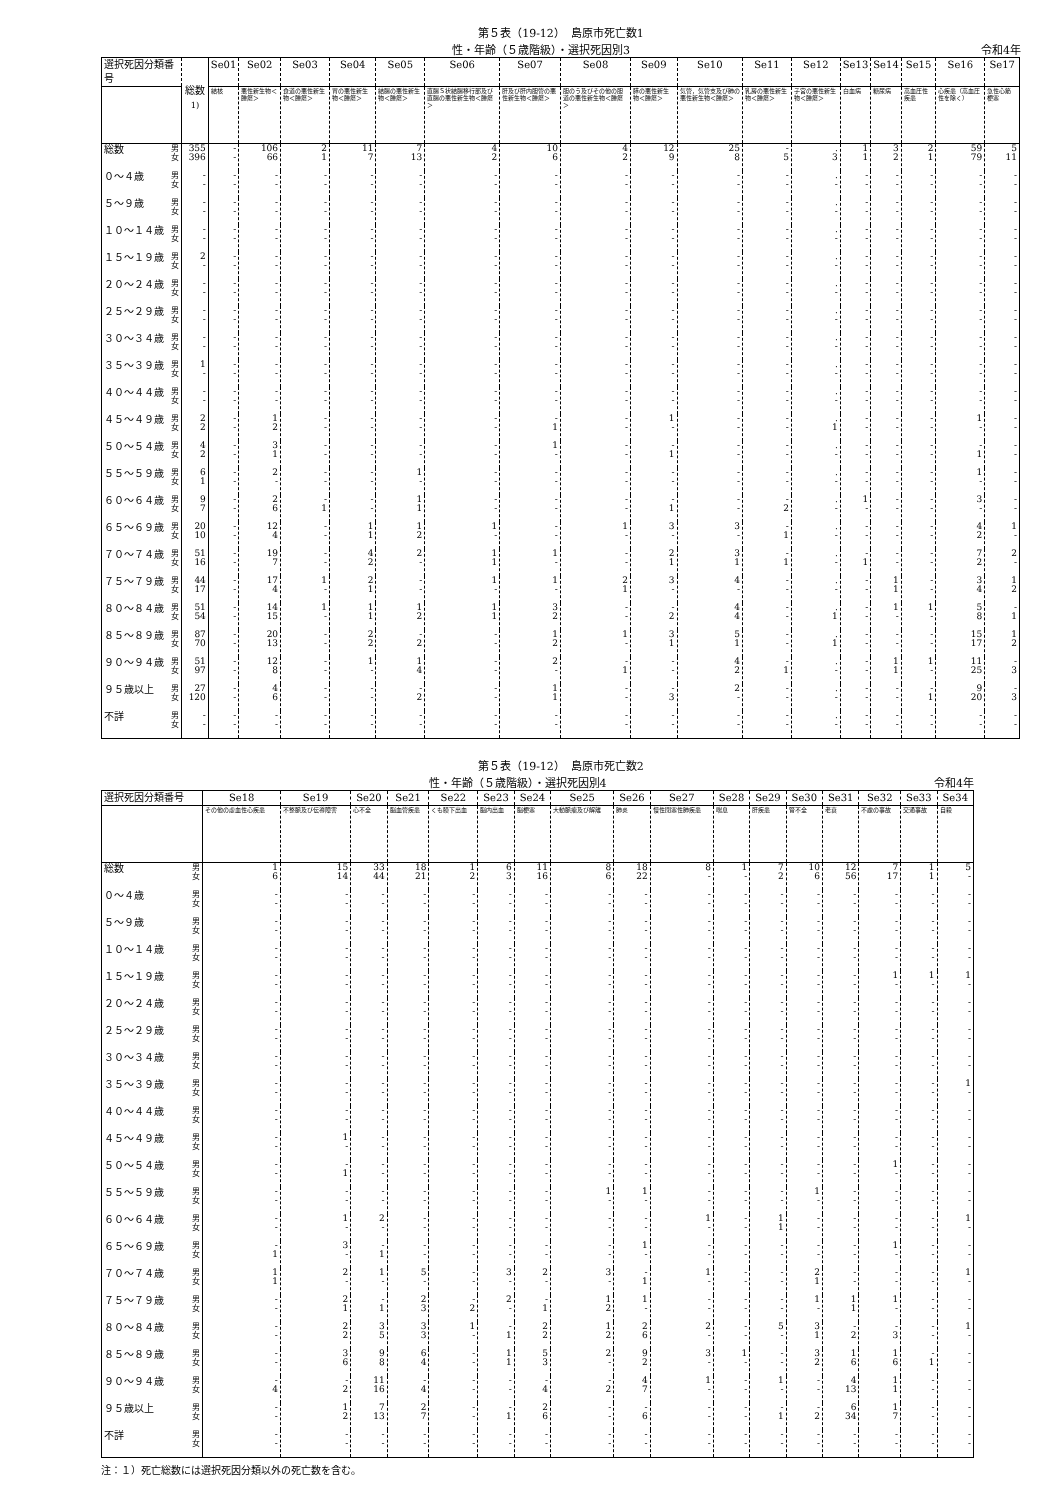第５表（19-12）　島原市死亡数1
性・年齢（５歳階級）・選択死因別3 令和4年
| 選択死因分類番号 | | 総数<sup>1)</sup> | Se01 | Se02 | Se03 | Se04 | Se05 | Se06 | Se07 | Se08 | Se09 | Se10 | Se11 | Se12 | Se13 | Se14 | Se15 | Se16 | Se17 |
| --- | --- | --- | --- | --- | --- | --- | --- | --- | --- | --- | --- | --- | --- | --- | --- | --- | --- | --- | --- |
| | | | 結核 | 悪性新生物＜腫瘍＞ | 食道の悪性新生物＜腫瘍＞ | 胃の悪性新生物＜腫瘍＞ | 結腸の悪性新生物＜腫瘍＞ | 直腸Ｓ状結腸移行部及び直腸の悪性新生物＜腫瘍＞ | 肝及び肝内胆管の悪性新生物＜腫瘍＞ | 胆のう及びその他の胆道の悪性新生物＜腫瘍＞ | 膵の悪性新生物＜腫瘍＞ | 気管，気管支及び肺の悪性新生物＜腫瘍＞ | 乳房の悪性新生物＜腫瘍＞ | 子宮の悪性新生物＜腫瘍＞ | 白血病 | 糖尿病 | 高血圧性疾患 | 心疾患（高血圧性を除く） | 急性心筋梗塞 |
| 総数 | 男 女 | 355 396 | - - | 106 66 | 2 1 | 11 7 | 7 13 | 4 2 | 10 6 | 4 2 | 12 9 | 25 8 | - 5 | . 3 | 1 1 | 3 2 | 2 1 | 59 79 | 5 11 |
| ０～４歳 | 男 女 | - - | - - | - - | - - | - - | - - | - - | - - | - - | - - | - - | - - | . - | - - | - - | - - | - - | - - |
| ５～９歳 | 男 女 | - - | - - | - - | - - | - - | - - | - - | - - | - - | - - | - - | - - | . - | - - | - - | - - | - - | - - |
| １０～１４歳 | 男 女 | - - | - - | - - | - - | - - | - - | - - | - - | - - | - - | - - | - - | . - | - - | - - | - - | - - | - - |
| １５～１９歳 | 男 女 | 2 - | - - | - - | - - | - - | - - | - - | - - | - - | - - | - - | - - | . - | - - | - - | - - | - - | - - |
| ２０～２４歳 | 男 女 | - - | - - | - - | - - | - - | - - | - - | - - | - - | - - | - - | - - | . - | - - | - - | - - | - - | - - |
| ２５～２９歳 | 男 女 | - - | - - | - - | - - | - - | - - | - - | - - | - - | - - | - - | - - | . - | - - | - - | - - | - - | - - |
| ３０～３４歳 | 男 女 | - - | - - | - - | - - | - - | - - | - - | - - | - - | - - | - - | - - | . - | - - | - - | - - | - - | - - |
| ３５～３９歳 | 男 女 | 1 - | - - | - - | - - | - - | - - | - - | - - | - - | - - | - - | - - | . - | - - | - - | - - | - - | - - |
| ４０～４４歳 | 男 女 | - - | - - | - - | - - | - - | - - | - - | - - | - - | - - | - - | - - | . - | - - | - - | - - | - - | - - |
| ４５～４９歳 | 男 女 | 2 2 | - - | 1 2 | - - | - - | - - | - - | - 1 | - - | 1 - | - - | - - | . 1 | - - | - - | - - | 1 - | - - |
| ５０～５４歳 | 男 女 | 4 2 | - - | 3 1 | - - | - - | - - | - - | 1 - | - - | - 1 | - - | - - | . - | - - | - - | - - | - 1 | - - |
| ５５～５９歳 | 男 女 | 6 1 | - - | 2 - | - - | - - | 1 - | - - | - - | - - | - - | - - | - - | . - | - - | - - | - - | 1 - | - - |
| ６０～６４歳 | 男 女 | 9 7 | - - | 2 6 | - 1 | - - | 1 1 | - - | - - | - - | - 1 | - - | - 2 | . - | 1 - | - - | - - | 3 - | - - |
| ６５～６９歳 | 男 女 | 20 10 | - - | 12 4 | - - | 1 1 | 1 2 | 1 - | - - | 1 - | 3 - | 3 - | - 1 | . - | - - | - - | - - | 4 2 | 1 - |
| ７０～７４歳 | 男 女 | 51 16 | - - | 19 7 | - - | 4 2 | 2 - | 1 1 | 1 - | - - | 2 1 | 3 1 | - 1 | . - | - 1 | - - | - - | 7 2 | 2 - |
| ７５～７９歳 | 男 女 | 44 17 | - - | 17 4 | 1 - | 2 1 | - - | 1 - | 1 - | 2 1 | 3 - | 4 - | - - | . - | - - | 1 1 | - - | 3 4 | 1 2 |
| ８０～８４歳 | 男 女 | 51 54 | - - | 14 15 | 1 - | 1 1 | 1 2 | 1 1 | 3 2 | - - | - 2 | 4 4 | - - | . 1 | - - | 1 - | 1 - | 5 8 | - 1 |
| ８５～８９歳 | 男 女 | 87 70 | - - | 20 13 | - - | 2 2 | - 2 | - - | 1 2 | 1 - | 3 1 | 5 1 | - - | . 1 | - - | - - | - - | 15 17 | 1 2 |
| ９０～９４歳 | 男 女 | 51 97 | - - | 12 8 | - - | 1 - | 1 4 | - - | 2 - | - 1 | - - | 4 2 | - 1 | . - | - - | 1 1 | 1 - | 11 25 | - 3 |
| ９５歳以上 | 男 女 | 27 120 | - - | 4 6 | - - | - - | - 2 | - - | 1 1 | - - | - 3 | 2 - | - - | . - | - - | - - | - 1 | 9 20 | - 3 |
| 不詳 | 男 女 | - - | - - | - - | - - | - - | - - | - - | - - | - - | - - | - - | - - | . - | - - | - - | - - | - - | - - |
第５表（19-12）　島原市死亡数2
性・年齢（５歳階級）・選択死因別4 令和4年
| 選択死因分類番号 | | Se18 | Se19 | Se20 | Se21 | Se22 | Se23 | Se24 | Se25 | Se26 | Se27 | Se28 | Se29 | Se30 | Se31 | Se32 | Se33 | Se34 |
| --- | --- | --- | --- | --- | --- | --- | --- | --- | --- | --- | --- | --- | --- | --- | --- | --- | --- | --- |
| | | その他の虚血性心疾患 | 不整脈及び伝導障害 | 心不全 | 脳血管疾患 | くも膜下出血 | 脳内出血 | 脳梗塞 | 大動脈瘤及び解離 | 肺炎 | 慢性閉塞性肺疾患 | 喘息 | 肝疾患 | 腎不全 | 老衰 | 不慮の事故 | 交通事故 | 自殺 |
| 総数 | 男 女 | 1 6 | 15 14 | 33 44 | 18 21 | 1 2 | 6 3 | 11 16 | 8 6 | 18 22 | 8 - | 1 - | 7 2 | 10 6 | 12 56 | 7 17 | 1 1 | 5 - |
| ０～４歳 | 男 女 | - - | - - | - - | - - | - - | - - | - - | - - | - - | - - | - - | - - | - - | - - | - - | - - | - - |
| ５～９歳 | 男 女 | - - | - - | - - | - - | - - | - - | - - | - - | - - | - - | - - | - - | - - | - - | - - | - - | - - |
| １０～１４歳 | 男 女 | - - | - - | - - | - - | - - | - - | - - | - - | - - | - - | - - | - - | - - | - - | - - | - - | - - |
| １５～１９歳 | 男 女 | - - | - - | - - | - - | - - | - - | - - | - - | - - | - - | - - | - - | - - | - - | 1 - | 1 - | 1 - |
| ２０～２４歳 | 男 女 | - - | - - | - - | - - | - - | - - | - - | - - | - - | - - | - - | - - | - - | - - | - - | - - | - - |
| ２５～２９歳 | 男 女 | - - | - - | - - | - - | - - | - - | - - | - - | - - | - - | - - | - - | - - | - - | - - | - - | - - |
| ３０～３４歳 | 男 女 | - - | - - | - - | - - | - - | - - | - - | - - | - - | - - | - - | - - | - - | - - | - - | - - | - - |
| ３５～３９歳 | 男 女 | - - | - - | - - | - - | - - | - - | - - | - - | - - | - - | - - | - - | - - | - - | - - | - - | 1 - |
| ４０～４４歳 | 男 女 | - - | - - | - - | - - | - - | - - | - - | - - | - - | - - | - - | - - | - - | - - | - - | - - | - - |
| ４５～４９歳 | 男 女 | - - | 1 - | - - | - - | - - | - - | - - | - - | - - | - - | - - | - - | - - | - - | - - | - - | - - |
| ５０～５４歳 | 男 女 | - - | - 1 | - - | - - | - - | - - | - - | - - | - - | - - | - - | - - | - - | - - | 1 - | - - | - - |
| ５５～５９歳 | 男 女 | - - | - - | - - | - - | - - | - - | - - | 1 - | 1 - | - - | - - | - - | 1 - | - - | - - | - - | - - |
| ６０～６４歳 | 男 女 | - - | 1 - | 2 - | - - | - - | - - | - - | - - | - - | 1 - | - - | 1 1 | - - | - - | - - | - - | 1 - |
| ６５～６９歳 | 男 女 | - 1 | 3 - | - 1 | - - | - - | - - | - - | - - | 1 - | - - | - - | - - | - - | - - | 1 - | - - | - - |
| ７０～７４歳 | 男 女 | 1 1 | 2 - | 1 - | 5 - | - - | 3 - | 2 - | 3 - | - 1 | 1 - | - - | - - | 2 1 | - - | - - | - - | 1 - |
| ７５～７９歳 | 男 女 | - - | 2 1 | - 1 | 2 3 | - 2 | 2 - | - 1 | 1 2 | 1 - | - - | - - | - - | 1 - | 1 1 | 1 - | - - | - - |
| ８０～８４歳 | 男 女 | - - | 2 2 | 3 5 | 3 3 | 1 - | - 1 | 2 2 | 1 2 | 2 6 | 2 - | - - | 5 - | 3 1 | - 2 | - 3 | - - | 1 - |
| ８５～８９歳 | 男 女 | - - | 3 6 | 9 8 | 6 4 | - - | 1 1 | 5 3 | 2 - | 9 2 | 3 - | 1 - | - - | 3 2 | 1 6 | 1 6 | - 1 | - - |
| ９０～９４歳 | 男 女 | - 4 | - 2 | 11 16 | - 4 | - - | - - | - 4 | - 2 | 4 7 | 1 - | - - | 1 - | - - | 4 13 | 1 1 | - - | - - |
| ９５歳以上 | 男 女 | - - | 1 2 | 7 13 | 2 7 | - - | - 1 | 2 6 | - - | - 6 | - - | - - | - 1 | - 2 | 6 34 | 1 7 | - - | - - |
| 不詳 | 男 女 | - - | - - | - - | - - | - - | - - | - - | - - | - - | - - | - - | - - | - - | - - | - - | - - | - - |
注：１）死亡総数には選択死因分類以外の死亡数を含む。